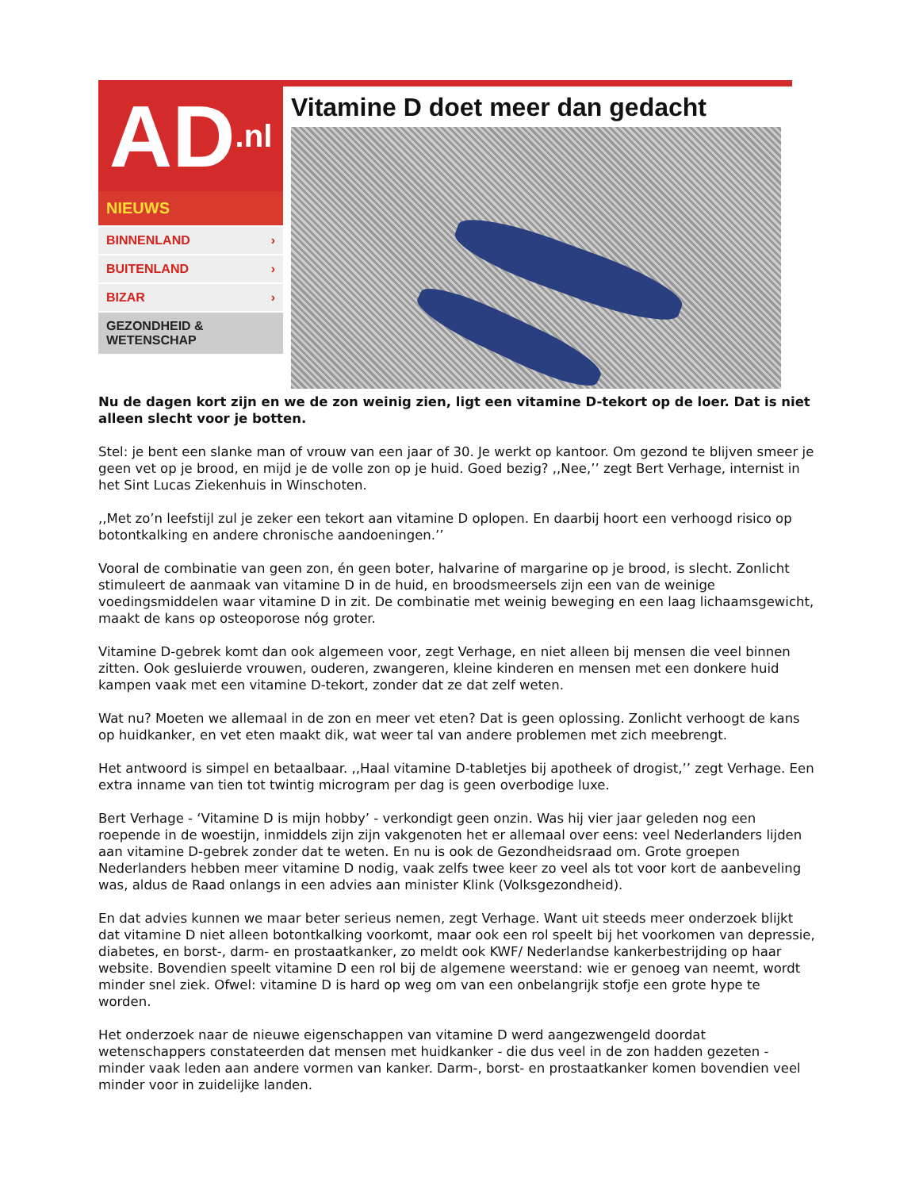AD.nl
NIEUWS
BINNENLAND ›
BUITENLAND ›
BIZAR ›
GEZONDHEID &
WETENSCHAP
Vitamine D doet meer dan gedacht
Nu de dagen kort zijn en we de zon weinig zien, ligt een vitamine D-tekort op de loer. Dat is niet alleen slecht voor je botten.
Stel: je bent een slanke man of vrouw van een jaar of 30. Je werkt op kantoor. Om gezond te blijven smeer je geen vet op je brood, en mijd je de volle zon op je huid. Goed bezig? ,,Nee,’’ zegt Bert Verhage, internist in het Sint Lucas Ziekenhuis in Winschoten.
,,Met zo’n leefstijl zul je zeker een tekort aan vitamine D oplopen. En daarbij hoort een verhoogd risico op botontkalking en andere chronische aandoeningen.’’
Vooral de combinatie van geen zon, én geen boter, halvarine of margarine op je brood, is slecht. Zonlicht stimuleert de aanmaak van vitamine D in de huid, en broodsmeersels zijn een van de weinige voedingsmiddelen waar vitamine D in zit. De combinatie met weinig beweging en een laag lichaamsgewicht, maakt de kans op osteoporose nóg groter.
Vitamine D-gebrek komt dan ook algemeen voor, zegt Verhage, en niet alleen bij mensen die veel binnen zitten. Ook gesluierde vrouwen, ouderen, zwangeren, kleine kinderen en mensen met een donkere huid kampen vaak met een vitamine D-tekort, zonder dat ze dat zelf weten.
Wat nu? Moeten we allemaal in de zon en meer vet eten? Dat is geen oplossing. Zonlicht verhoogt de kans op huidkanker, en vet eten maakt dik, wat weer tal van andere problemen met zich meebrengt.
Het antwoord is simpel en betaalbaar. ,,Haal vitamine D-tabletjes bij apotheek of drogist,’’ zegt Verhage. Een extra inname van tien tot twintig microgram per dag is geen overbodige luxe.
Bert Verhage - ‘Vitamine D is mijn hobby’ - verkondigt geen onzin. Was hij vier jaar geleden nog een roepende in de woestijn, inmiddels zijn zijn vakgenoten het er allemaal over eens: veel Nederlanders lijden aan vitamine D-gebrek zonder dat te weten. En nu is ook de Gezondheidsraad om. Grote groepen Nederlanders hebben meer vitamine D nodig, vaak zelfs twee keer zo veel als tot voor kort de aanbeveling was, aldus de Raad onlangs in een advies aan minister Klink (Volksgezondheid).
En dat advies kunnen we maar beter serieus nemen, zegt Verhage. Want uit steeds meer onderzoek blijkt dat vitamine D niet alleen botontkalking voorkomt, maar ook een rol speelt bij het voorkomen van depressie, diabetes, en borst-, darm- en prostaatkanker, zo meldt ook KWF/ Nederlandse kankerbestrijding op haar website. Bovendien speelt vitamine D een rol bij de algemene weerstand: wie er genoeg van neemt, wordt minder snel ziek. Ofwel: vitamine D is hard op weg om van een onbelangrijk stofje een grote hype te worden.
Het onderzoek naar de nieuwe eigenschappen van vitamine D werd aangezwengeld doordat wetenschappers constateerden dat mensen met huidkanker - die dus veel in de zon hadden gezeten - minder vaak leden aan andere vormen van kanker. Darm-, borst- en prostaatkanker komen bovendien veel minder voor in zuidelijke landen.